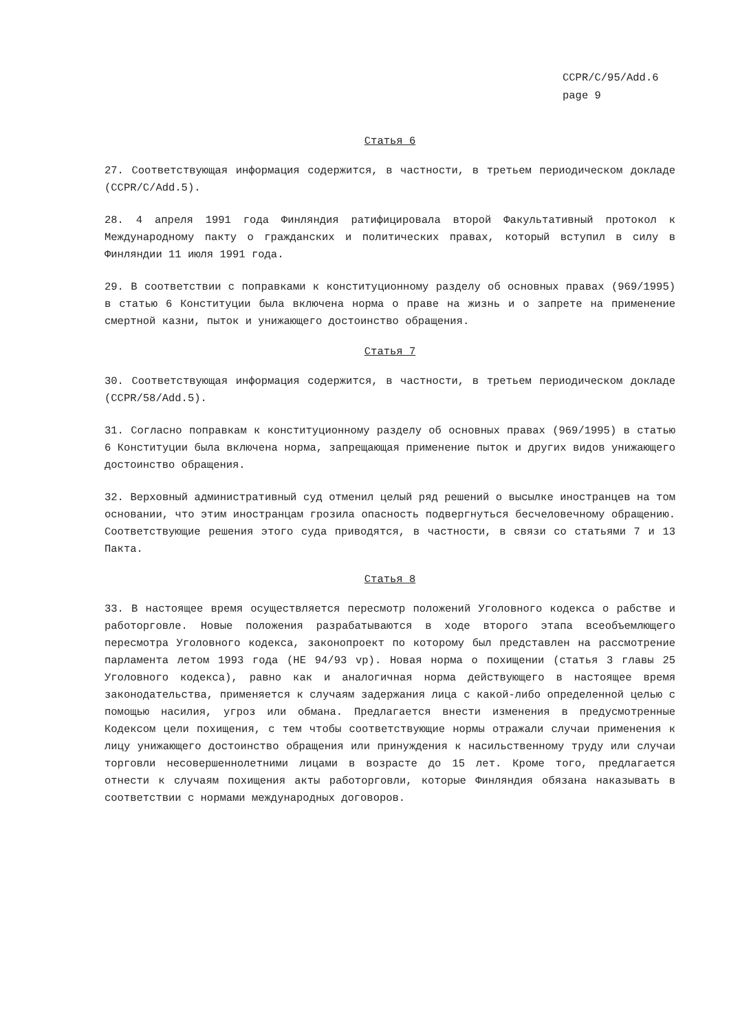CCPR/C/95/Add.6
page 9
Статья 6
27. Соответствующая информация содержится, в частности, в третьем периодическом докладе (CCPR/C/Add.5).
28. 4 апреля 1991 года Финляндия ратифицировала второй Факультативный протокол к Международному пакту о гражданских и политических правах, который вступил в силу в Финляндии 11 июля 1991 года.
29. В соответствии с поправками к конституционному разделу об основных правах (969/1995) в статью 6 Конституции была включена норма о праве на жизнь и о запрете на применение смертной казни, пыток и унижающего достоинство обращения.
Статья 7
30. Соответствующая информация содержится, в частности, в третьем периодическом докладе (CCPR/58/Add.5).
31. Согласно поправкам к конституционному разделу об основных правах (969/1995) в статью 6 Конституции была включена норма, запрещающая применение пыток и других видов унижающего достоинство обращения.
32. Верховный административный суд отменил целый ряд решений о высылке иностранцев на том основании, что этим иностранцам грозила опасность подвергнуться бесчеловечному обращению. Соответствующие решения этого суда приводятся, в частности, в связи со статьями 7 и 13 Пакта.
Статья 8
33. В настоящее время осуществляется пересмотр положений Уголовного кодекса о рабстве и работорговле. Новые положения разрабатываются в ходе второго этапа всеобъемлющего пересмотра Уголовного кодекса, законопроект по которому был представлен на рассмотрение парламента летом 1993 года (HE 94/93 vp). Новая норма о похищении (статья 3 главы 25 Уголовного кодекса), равно как и аналогичная норма действующего в настоящее время законодательства, применяется к случаям задержания лица с какой-либо определенной целью с помощью насилия, угроз или обмана. Предлагается внести изменения в предусмотренные Кодексом цели похищения, с тем чтобы соответствующие нормы отражали случаи применения к лицу унижающего достоинство обращения или принуждения к насильственному труду или случаи торговли несовершеннолетними лицами в возрасте до 15 лет. Кроме того, предлагается отнести к случаям похищения акты работорговли, которые Финляндия обязана наказывать в соответствии с нормами международных договоров.